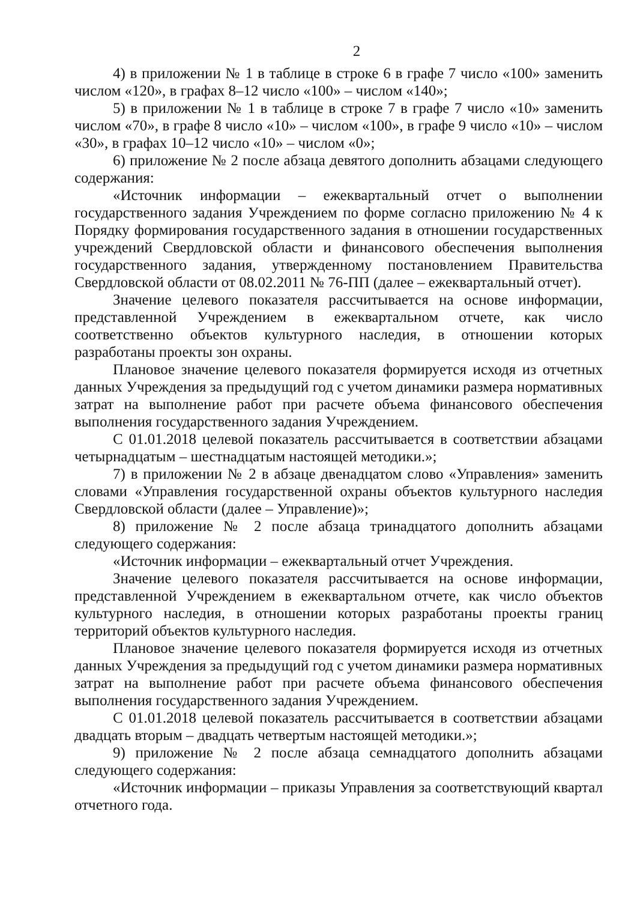2
4) в приложении № 1 в таблице в строке 6 в графе 7 число «100» заменить числом «120», в графах 8–12 число «100» – числом «140»;
5) в приложении № 1 в таблице в строке 7 в графе 7 число «10» заменить числом «70», в графе 8 число «10» – числом «100», в графе 9 число «10» – числом «30», в графах 10–12 число «10» – числом «0»;
6) приложение № 2 после абзаца девятого дополнить абзацами следующего содержания:
«Источник информации – ежеквартальный отчет о выполнении государственного задания Учреждением по форме согласно приложению № 4 к Порядку формирования государственного задания в отношении государственных учреждений Свердловской области и финансового обеспечения выполнения государственного задания, утвержденному постановлением Правительства Свердловской области от 08.02.2011 № 76-ПП (далее – ежеквартальный отчет).
Значение целевого показателя рассчитывается на основе информации, представленной Учреждением в ежеквартальном отчете, как число соответственно объектов культурного наследия, в отношении которых разработаны проекты зон охраны.
Плановое значение целевого показателя формируется исходя из отчетных данных Учреждения за предыдущий год с учетом динамики размера нормативных затрат на выполнение работ при расчете объема финансового обеспечения выполнения государственного задания Учреждением.
С 01.01.2018 целевой показатель рассчитывается в соответствии абзацами четырнадцатым – шестнадцатым настоящей методики.»;
7) в приложении № 2 в абзаце двенадцатом слово «Управления» заменить словами «Управления государственной охраны объектов культурного наследия Свердловской области (далее – Управление)»;
8) приложение № 2 после абзаца тринадцатого дополнить абзацами следующего содержания:
«Источник информации – ежеквартальный отчет Учреждения.
Значение целевого показателя рассчитывается на основе информации, представленной Учреждением в ежеквартальном отчете, как число объектов культурного наследия, в отношении которых разработаны проекты границ территорий объектов культурного наследия.
Плановое значение целевого показателя формируется исходя из отчетных данных Учреждения за предыдущий год с учетом динамики размера нормативных затрат на выполнение работ при расчете объема финансового обеспечения выполнения государственного задания Учреждением.
С 01.01.2018 целевой показатель рассчитывается в соответствии абзацами двадцать вторым – двадцать четвертым настоящей методики.»;
9) приложение № 2 после абзаца семнадцатого дополнить абзацами следующего содержания:
«Источник информации – приказы Управления за соответствующий квартал отчетного года.